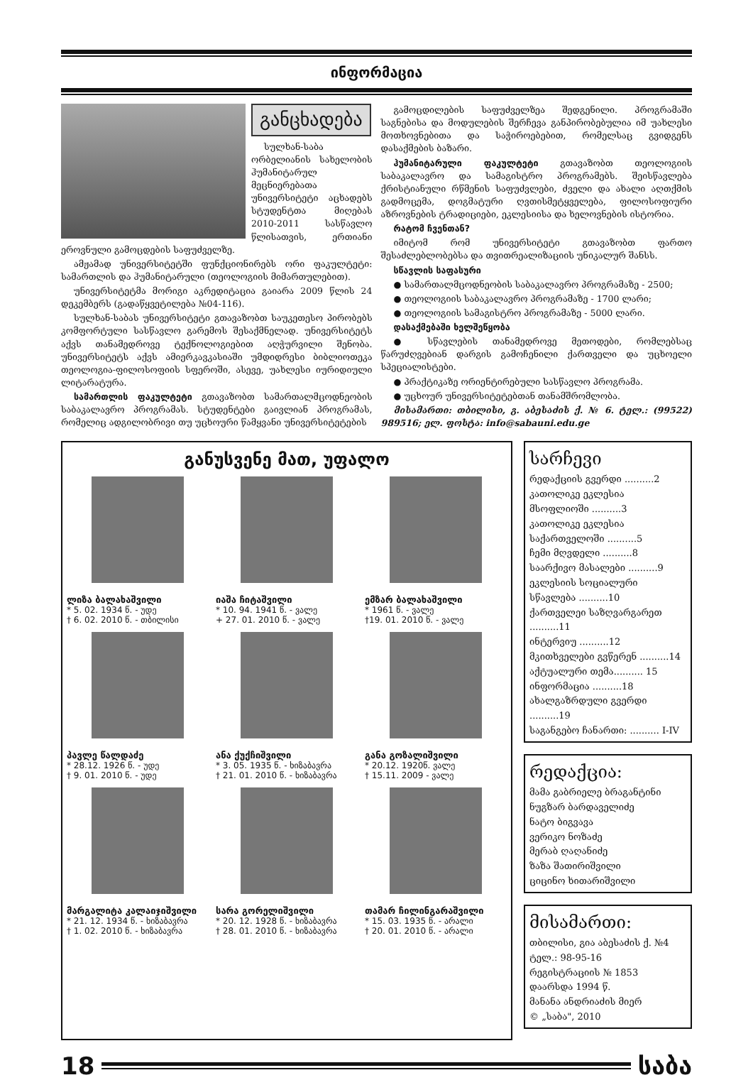ინფორმაცია
განცხადება
სულხან-საბა ორბელიანის სახელობის ჰუმანიტარულ მეცნიერებათა უნივერსიტეტი აცხადებს სტუდენტთა მიღებას 2010-2011 სასწავლო წლისათვის, ერთიანი ეროვნული გამოცდების საფუძველზე.
ამჟამად უნივერსიტეტში ფუნქციონირებს ორი ფაკულტეტი: სამართლის და ჰუმანიტარული (თეოლოგიის მიმართულებით).
უნივერსიტეტმა მორიგი აკრედიტაცია გაიარა 2009 წლის 24 დეკემბერს (გადაწყვეტილება №04-116).
სულხან-საბას უნივერსიტეტი გთავაზობთ საუკეთესო პირობებს კომფორტული სასწავლო გარემოს შესაქმნელად. უნივერსიტეტს აქვს თანამედროვე ტექნოლოგიებით აღჭურვილი შენობა. უნივერსიტეტს აქვს ამიერკავკასიაში უმდიდრესი ბიბლიოთეკა თეოლოგია-ფილოსოფიის სფეროში, ასევე, უახლესი იურიდიული ლიტარატურა.
სამართლის ფაკულტეტი გთავაზობთ სამართალმცოდნეობის საბაკალავრო პროგრამას. სტუდენტები გაივლიან პროგრამას, რომელიც ადგილობრივი თუ უცხოური წამყვანი უნივერსიტეტების
გამოცდილების საფუძველზეა შედგენილი. პროგრამაში საგნებისა და მოდულების შერჩევა განპირობებულია იმ უახლესი მოთხოვნებითა და საჭიროებებით, რომელსაც გვიდგენს დასაქმების ბაზარი.
ჰუმანიტარული ფაკულტეტი გთავაზობთ თეოლოგიის საბაკალავრო და სამაგისტრო პროგრამებს. შეისწავლება ქრისტიანული რწმენის საფუძვლები, ძველი და ახალი აღთქმის გადმოცემა, დოგმატური ღვთისმეტყველება, ფილოსოფიური აზროვნების ტრადიციები, ეკლესიისა და ხელოვნების ისტორია.
რატომ ჩვენთან?
იმიტომ რომ უნივერსიტეტი გთავაზობთ ფართო შესაძლებლობებსა და თვითრეალიზაციის უნიკალურ შანსს.
სწავლის საფასური
● სამართალმცოდნეობის საბაკალავრო პროგრამაზე - 2500;
● თეოლოგიის საბაკალავრო პროგრამაზე - 1700 ლარი;
● თეოლოგიის სამაგისტრო პროგრამაზე - 5000 ლარი.
დასაქმებაში ხელშეწყობა
● სწავლების თანამედროვე მეთოდები, რომლებსაც წარუძღვებიან დარგის გამოჩენილი ქართველი და უცხოელი სპეციალისტები.
● პრაქტიკაზე ორიენტირებული სასწავლო პროგრამა.
● უცხოურ უნივერსიტეტებთან თანამშრომლობა.
მისამართი: თბილისი, გ. აბესაძის ქ. № 6. ტელ.: (99522) 989516; ელ. ფოსტა: info@sabauni.edu.ge
განუსვენე მათ, უფალო
ლიზა ბალახაშვილი
* 5. 02. 1934 წ. - უდე
† 6. 02. 2010 წ. - თბილისი
იაშა ჩიტაშვილი
* 10. 94. 1941 წ. - ვალე
+ 27. 01. 2010 წ. - ვალე
ემზარ ბალახაშვილი
* 1961 წ. - ვალე
†19. 01. 2010 წ. - ვალე
პავლე წალდაძე
* 28.12. 1926 წ. - უდე
† 9. 01. 2010 წ. - უდე
ანა ქუქჩიშვილი
* 3. 05. 1935 წ. - ხიზაბავრა
† 21. 01. 2010 წ. - ხიზაბავრა
განა გოზალიშვილი
* 20.12. 1920წ. ვალე
† 15.11. 2009 - ვალე
მარგალიტა კალაიჯიშვილი
* 21. 12. 1934 წ. - ხიზაბავრა
† 1. 02. 2010 წ. - ხიზაბავრა
სარა გორელიშვილი
* 20. 12. 1928 წ. - ხიზაბავრა
† 28. 01. 2010 წ. - ხიზაბავრა
თამარ ჩილინგარაშვილი
* 15. 03. 1935 წ. - არალი
† 20. 01. 2010 წ. - არალი
სარჩევი
რედაქციის გვერდი ..........2
კათოლიკე ეკლესია მსოფლიოში ..........3
კათოლიკე ეკლესია საქართველოში ..........5
ჩემი მღვდელი ..........8
საარქივო მასალები ..........9
ეკლესიის სოციალური სწავლება ..........10
ქართველეი საზღვარგარეთ ..........11
ინტერვიუ ..........12
მკითხველები გვწერენ ..........14
აქტუალური თემა.......... 15
ინფორმაცია ..........18
ახალგაზრდული გვერდი ..........19
საგანგებო ჩანართი: .......... I-IV
რედაქცია:
მამა გაბრიელე ბრაგანტინი
ნუგზარ ბარდაველიძე
ნატო ბიგვავა
ვერიკო ნოზაძე
მერაბ ღაღანიძე
ზაზა შათირიშვილი
ციცინო ხითარიშვილი
მისამართი:
თბილისი, გია აბესაძის ქ. №4
ტელ.: 98-95-16
რეგისტრაციის № 1853
დაარსდა 1994 წ.
მანანა ანდრიაძის მიერ
© „საბა", 2010
18 საბა